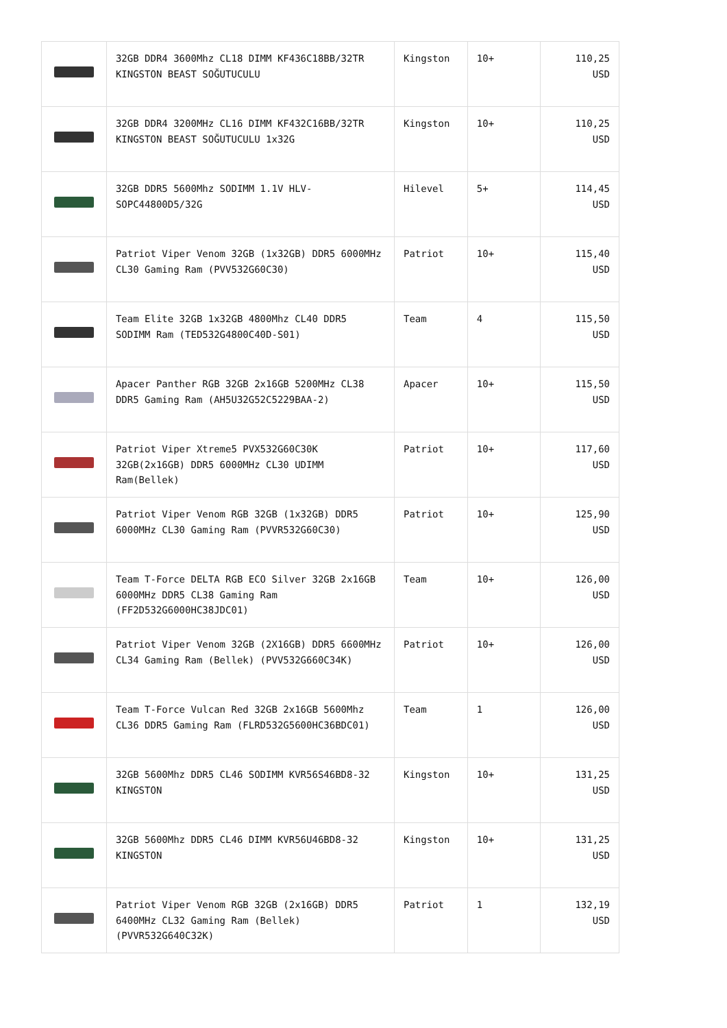| | 32GB DDR4 3600Mhz CL18 DIMM KF436C18BB/32TR KINGSTON BEAST SOĞUTUCULU | Kingston | 10+ | 110,25 USD |
| | 32GB DDR4 3200MHz CL16 DIMM KF432C16BB/32TR KINGSTON BEAST SOĞUTUCULU 1x32G | Kingston | 10+ | 110,25 USD |
| | 32GB DDR5 5600Mhz SODIMM 1.1V HLV-SOPC44800D5/32G | Hilevel | 5+ | 114,45 USD |
| | Patriot Viper Venom 32GB (1x32GB) DDR5 6000MHz CL30 Gaming Ram (PVV532G60C30) | Patriot | 10+ | 115,40 USD |
| | Team Elite 32GB 1x32GB 4800Mhz CL40 DDR5 SODIMM Ram (TED532G4800C40D-S01) | Team | 4 | 115,50 USD |
| | Apacer Panther RGB 32GB 2x16GB 5200MHz CL38 DDR5 Gaming Ram (AH5U32G52C5229BAA-2) | Apacer | 10+ | 115,50 USD |
| | Patriot Viper Xtreme5 PVX532G60C30K 32GB(2x16GB) DDR5 6000MHz CL30 UDIMM Ram(Bellek) | Patriot | 10+ | 117,60 USD |
| | Patriot Viper Venom RGB 32GB (1x32GB) DDR5 6000MHz CL30 Gaming Ram (PVVR532G60C30) | Patriot | 10+ | 125,90 USD |
| | Team T-Force DELTA RGB ECO Silver 32GB 2x16GB 6000MHz DDR5 CL38 Gaming Ram (FF2D532G6000HC38JDC01) | Team | 10+ | 126,00 USD |
| | Patriot Viper Venom 32GB (2X16GB) DDR5 6600MHz CL34 Gaming Ram (Bellek) (PVV532G660C34K) | Patriot | 10+ | 126,00 USD |
| | Team T-Force Vulcan Red 32GB 2x16GB 5600Mhz CL36 DDR5 Gaming Ram (FLRD532G5600HC36BDC01) | Team | 1 | 126,00 USD |
| | 32GB 5600Mhz DDR5 CL46 SODIMM KVR56S46BD8-32 KINGSTON | Kingston | 10+ | 131,25 USD |
| | 32GB 5600Mhz DDR5 CL46 DIMM KVR56U46BD8-32 KINGSTON | Kingston | 10+ | 131,25 USD |
| | Patriot Viper Venom RGB 32GB (2x16GB) DDR5 6400MHz CL32 Gaming Ram (Bellek) (PVVR532G640C32K) | Patriot | 1 | 132,19 USD |